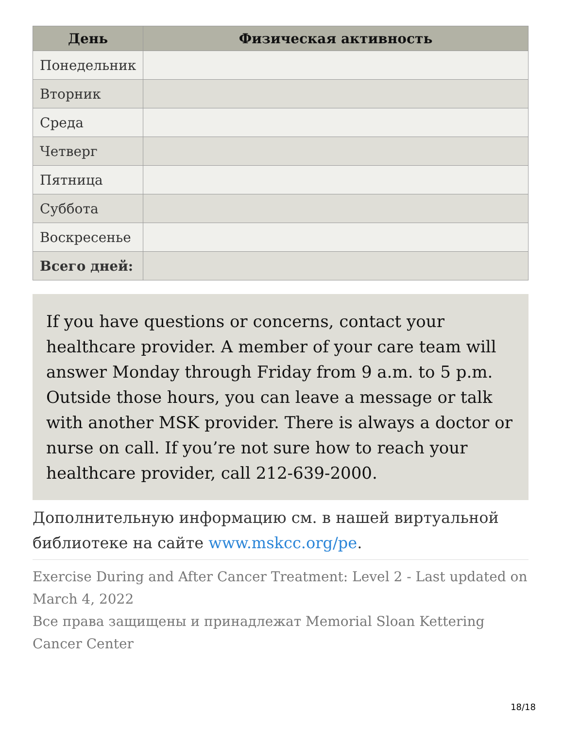| День | Физическая активность |
| --- | --- |
| Понедельник | |
| Вторник | |
| Среда | |
| Четверг | |
| Пятница | |
| Суббота | |
| Воскресенье | |
| Всего дней: | |
If you have questions or concerns, contact your healthcare provider. A member of your care team will answer Monday through Friday from 9 a.m. to 5 p.m. Outside those hours, you can leave a message or talk with another MSK provider. There is always a doctor or nurse on call. If you’re not sure how to reach your healthcare provider, call 212-639-2000.
Дополнительную информацию см. в нашей виртуальной библиотеке на сайте www.mskcc.org/pe.
Exercise During and After Cancer Treatment: Level 2 - Last updated on March 4, 2022
Все права защищены и принадлежат Memorial Sloan Kettering Cancer Center
18/18